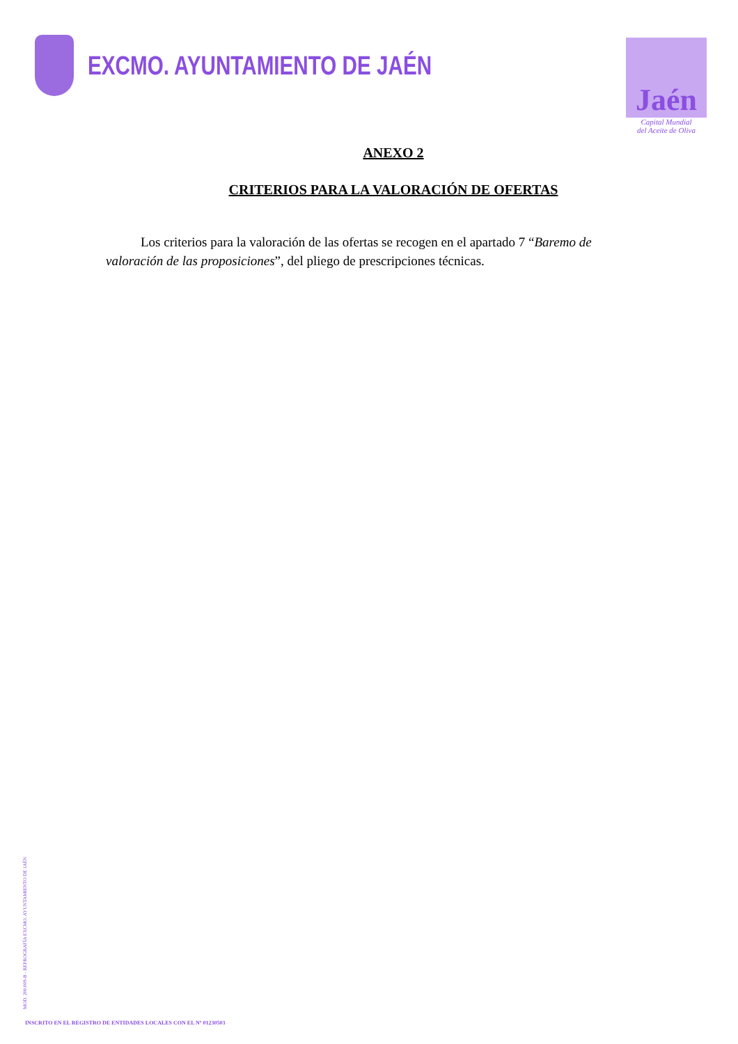EXCMO. AYUNTAMIENTO DE JAÉN
Jaén
Capital Mundial
del Aceite de Oliva
ANEXO 2
CRITERIOS PARA LA VALORACIÓN DE OFERTAS
Los criterios para la valoración de las ofertas se recogen en el apartado 7 “Baremo de valoración de las proposiciones”, del pliego de prescripciones técnicas.
MOD. 200.009-B - REPROGRAFÍA EXCMO. AYUNTAMIENTO DE JAÉN
INSCRITO EN EL REGISTRO DE ENTIDADES LOCALES CON EL Nº 01230503